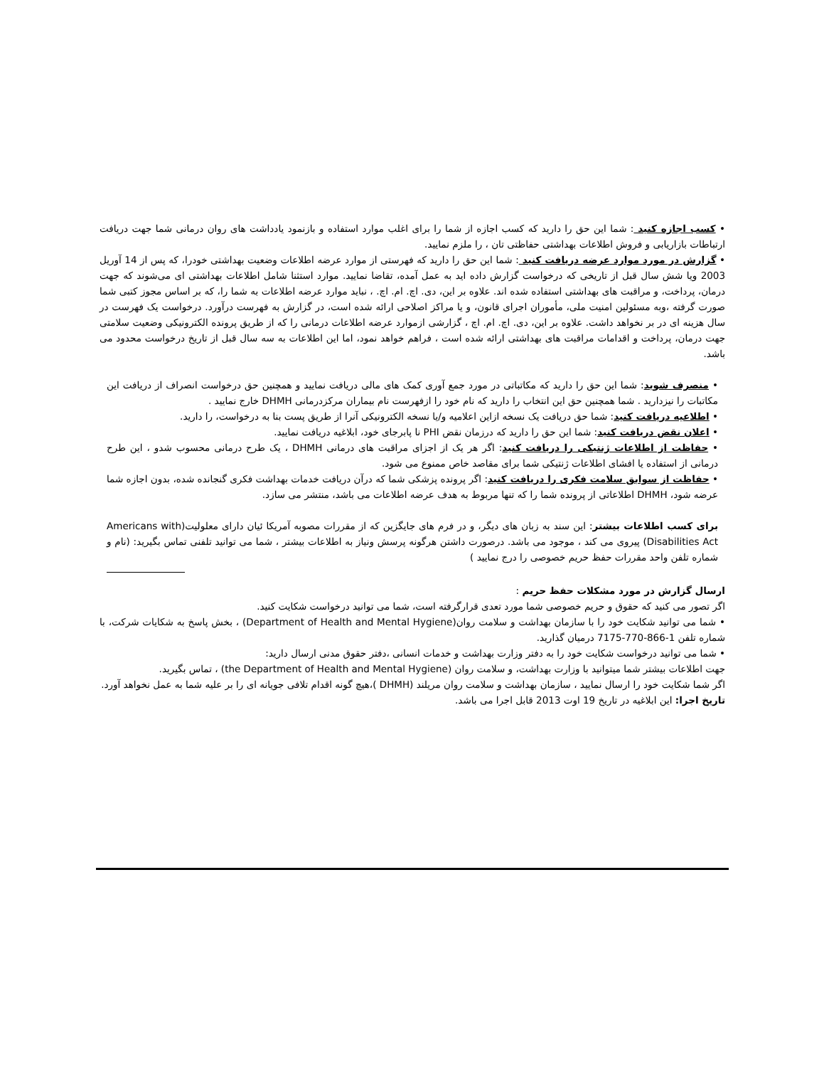• کسب اجازه کنید : شما این حق را دارید که کسب اجازه از شما را برای اغلب موارد استفاده و بازنمود یادداشت های روان درمانی شما جهت دریافت ارتباطات بازاریابی و فروش اطلاعات بهداشتی حفاظتی تان ، را ملزم نمایید.
• گزارش در مورد موارد عرضه دریافت کنید : شما این حق را دارید که فهرستی از موارد عرضه اطلاعات وضعیت بهداشتی خودرا، که پس از 14 آوریل 2003 ویا شش سال قبل از تاریخی که درخواست گزارش داده اید به عمل آمده، تقاضا نمایید. موارد استثنا شامل اطلاعات بهداشتی ای می‌شوند که جهت درمان، پرداخت، و مراقبت های بهداشتی استفاده شده اند. علاوه بر این، دی. اچ. ام. اچ. ، نباید موارد عرضه اطلاعات به شما را، که بر اساس مجوز کتبی شما صورت گرفته ،وبه مسئولین امنیت ملی، مأموران اجرای قانون، و یا مراکز اصلاحی ارائه شده است، در گزارش به فهرست درآورد. درخواست یک فهرست در سال هزینه ای در بر نخواهد داشت. علاوه بر این، دی. اچ. ام. اچ ، گزارشی ازموارد عرضه اطلاعات درمانی را که از طریق پرونده الکترونیکی وضعیت سلامتی جهت درمان، پرداخت و اقدامات مراقبت های بهداشتی ارائه شده است ، فراهم خواهد نمود، اما این اطلاعات به سه سال قبل از تاریخ درخواست محدود می باشد.
• منصرف شوید: شما این حق را دارید که مکاتباتی در مورد جمع آوری کمک های مالی دریافت نمایید و همچنین حق درخواست انصراف از دریافت این مکاتبات را نیزدارید . شما همچنین حق این انتخاب را دارید که نام خود را ازفهرست نام بیماران مرکزدرمانی DHMH خارج نمایید .
• اطلاعیه دریافت کنید: شما حق دریافت یک نسخه ازاین اعلامیه و/یا نسخه الکترونیکی آنرا از طریق پست بنا به درخواست، را دارید.
• اعلان نقض دریافت کنید: شما این حق را دارید که درزمان نقض PHI نا پابرجای خود، ابلاغیه دریافت نمایید.
• حفاظت از اطلاعات ژنتیکی را دریافت کنید: اگر هر یک از اجزای مراقبت های درمانی DHMH ، یک طرح درمانی محسوب شدو ، این طرح درمانی از استفاده یا افشای اطلاعات ژنتیکی شما برای مقاصد خاص ممنوع می شود.
• حفاظت از سوابق سلامت فکری را دریافت کنید: اگر پرونده پزشکی شما که درآن دریافت خدمات بهداشت فکری گنجانده شده، بدون اجازه شما عرضه شود، DHMH اطلاعاتی از پرونده شما را که تنها مربوط به هدف عرضه اطلاعات می باشد، منتشر می سازد.
برای کسب اطلاعات بیشتر: این سند به زبان های دیگر، و در فرم های جایگزین که از مقررات مصوبه آمریکا ئیان دارای معلولیت(Americans with Disabilities Act) پیروی می کند ، موجود می باشد. درصورت داشتن هرگونه پرسش ونیاز به اطلاعات بیشتر ، شما می توانید تلفنی تماس بگیرید: (نام و شماره تلفن واحد مقررات حفظ حریم خصوصی را درج نمایید )
ارسال گزارش در مورد مشکلات حفظ حریم :
اگر تصور می کنید که حقوق و حریم خصوصی شما مورد تعدی قرارگرفته است، شما می توانید درخواست شکایت کنید.
• شما می توانید شکایت خود را با سازمان بهداشت و سلامت روان(Department of Health and Mental Hygiene) ، بخش پاسخ به شکایات شرکت، با شماره تلفن 1-866-770-7175 درمیان گذارید.
• شما می توانید درخواست شکایت خود را به دفتر وزارت بهداشت و خدمات انسانی ،دفتر حقوق مدنی ارسال دارید:
جهت اطلاعات بیشتر شما میتوانید با وزارت بهداشت، و سلامت روان (the Department of Health and Mental Hygiene) ، تماس بگیرید.
اگر شما شکایت خود را ارسال نمایید ، سازمان بهداشت و سلامت روان مریلند (DHMH )،هیچ گونه اقدام تلافی جویانه ای را بر علیه شما به عمل نخواهد آورد.
تاریخ اجرا: این ابلاغیه در تاریخ 19 اوت 2013 قابل اجرا می باشد.